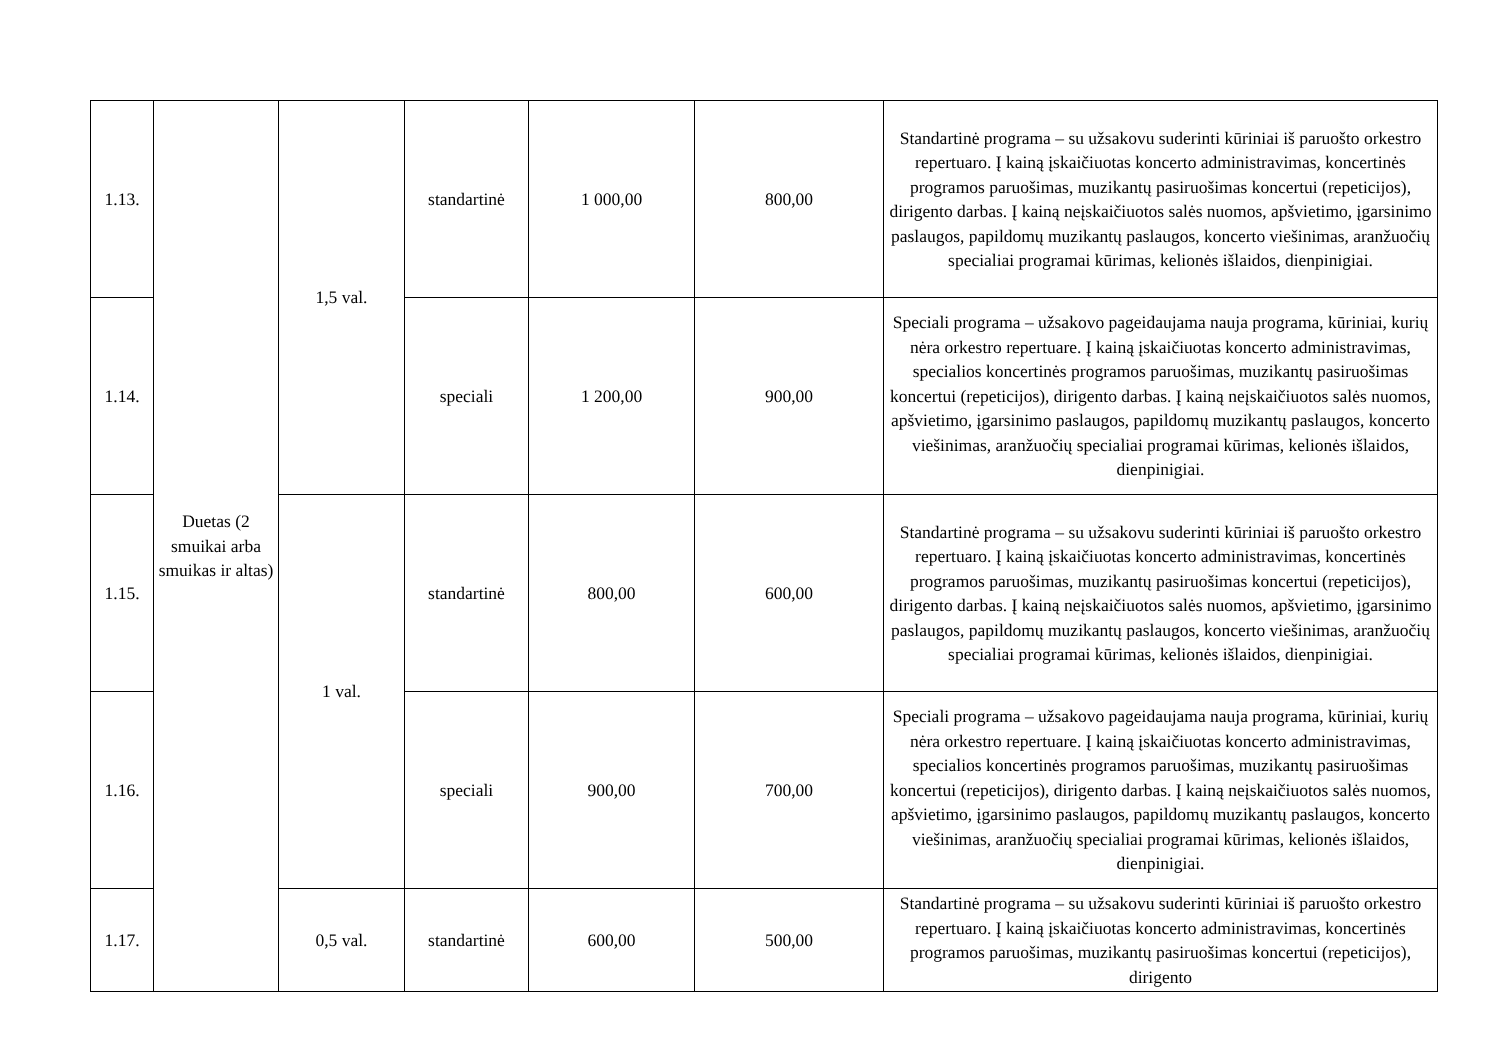| 1.13. | Duetas (2 smuikai arba smuikas ir altas) | 1,5 val. | standartinė | 1 000,00 | 800,00 | Standartinė programa – su užsakovu suderinti kūriniai iš paruošto orkestro repertuaro. Į kainą įskaičiuotas koncerto administravimas, koncertinės programos paruošimas, muzikantų pasiruošimas koncertui (repeticijos), dirigento darbas. Į kainą neįskaičiuotos salės nuomos, apšvietimo, įgarsinimo paslaugos, papildomų muzikantų paslaugos, koncerto viešinimas, aranžuočių specialiai programai kūrimas, kelionės išlaidos, dienpinigiai. |
| 1.14. | | | speciali | 1 200,00 | 900,00 | Speciali programa – užsakovo pageidaujama nauja programa, kūriniai, kurių nėra orkestro repertuare. Į kainą įskaičiuotas koncerto administravimas, specialios koncertinės programos paruošimas, muzikantų pasiruošimas koncertui (repeticijos), dirigento darbas. Į kainą neįskaičiuotos salės nuomos, apšvietimo, įgarsinimo paslaugos, papildomų muzikantų paslaugos, koncerto viešinimas, aranžuočių specialiai programai kūrimas, kelionės išlaidos, dienpinigiai. |
| 1.15. | | 1 val. | standartinė | 800,00 | 600,00 | Standartinė programa – su užsakovu suderinti kūriniai iš paruošto orkestro repertuaro. Į kainą įskaičiuotas koncerto administravimas, koncertinės programos paruošimas, muzikantų pasiruošimas koncertui (repeticijos), dirigento darbas. Į kainą neįskaičiuotos salės nuomos, apšvietimo, įgarsinimo paslaugos, papildomų muzikantų paslaugos, koncerto viešinimas, aranžuočių specialiai programai kūrimas, kelionės išlaidos, dienpinigiai. |
| 1.16. | | | speciali | 900,00 | 700,00 | Speciali programa – užsakovo pageidaujama nauja programa, kūriniai, kurių nėra orkestro repertuare. Į kainą įskaičiuotas koncerto administravimas, specialios koncertinės programos paruošimas, muzikantų pasiruošimas koncertui (repeticijos), dirigento darbas. Į kainą neįskaičiuotos salės nuomos, apšvietimo, įgarsinimo paslaugos, papildomų muzikantų paslaugos, koncerto viešinimas, aranžuočių specialiai programai kūrimas, kelionės išlaidos, dienpinigiai. |
| 1.17. | | 0,5 val. | standartinė | 600,00 | 500,00 | Standartinė programa – su užsakovu suderinti kūriniai iš paruošto orkestro repertuaro. Į kainą įskaičiuotas koncerto administravimas, koncertinės programos paruošimas, muzikantų pasiruošimas koncertui (repeticijos), dirigento |